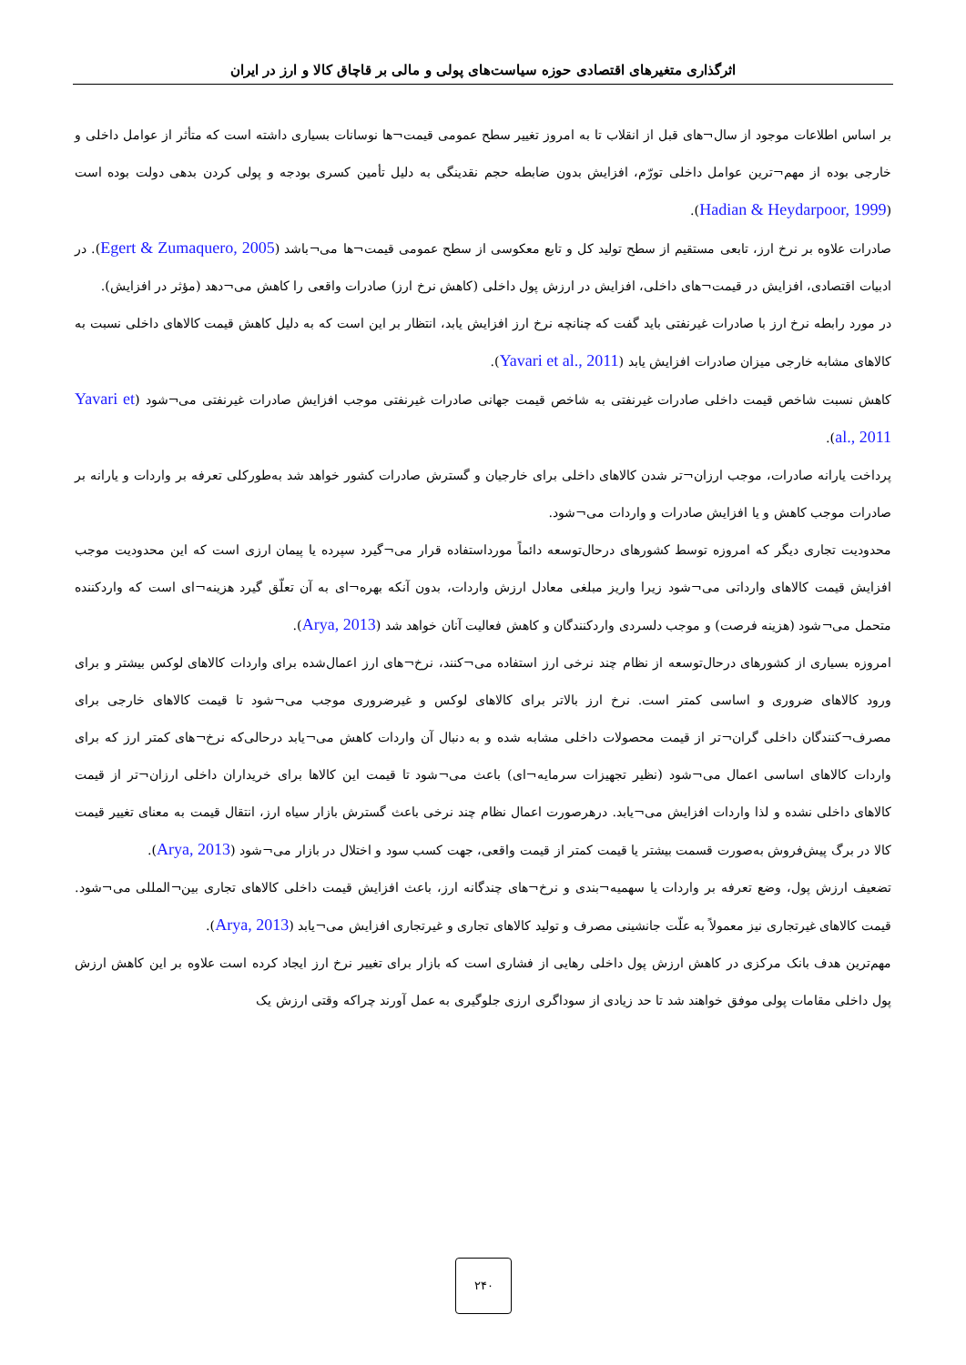اثرگذاری متغیرهای اقتصادی حوزه سیاست‌های پولی و مالی بر قاچاق کالا و ارز در ایران
بر اساس اطلاعات موجود از سال¬های قبل از انقلاب تا به امروز تغییر سطح عمومی قیمت¬ها نوسانات بسیاری داشته است که متأثر از عوامل داخلی و خارجی بوده از مهم¬ترین عوامل داخلی تورّم، افزایش بدون ضابطه حجم نقدینگی به دلیل تأمین کسری بودجه و پولی کردن بدهی دولت بوده است (Hadian & Heydarpoor, 1999).
صادرات علاوه بر نرخ ارز، تابعی مستقیم از سطح تولید کل و تابع معکوسی از سطح عمومی قیمت¬ها می¬باشد (Egert & Zumaquero, 2005). در ادبیات اقتصادی، افزایش در قیمت¬های داخلی، افزایش در ارزش پول داخلی (کاهش نرخ ارز) صادرات واقعی را کاهش می¬دهد (مؤثر در افزایش).
در مورد رابطه نرخ ارز با صادرات غیرنفتی باید گفت که چنانچه نرخ ارز افزایش یابد، انتظار بر این است که به دلیل کاهش قیمت کالاهای داخلی نسبت به کالاهای مشابه خارجی میزان صادرات افزایش یابد (Yavari et al., 2011).
کاهش نسبت شاخص قیمت داخلی صادرات غیرنفتی به شاخص قیمت جهانی صادرات غیرنفتی موجب افزایش صادرات غیرنفتی می¬شود (Yavari et al., 2011).
پرداخت یارانه صادرات، موجب ارزان¬تر شدن کالاهای داخلی برای خارجیان و گسترش صادرات کشور خواهد شد به‌طورکلی تعرفه بر واردات و یارانه بر صادرات موجب کاهش و یا افزایش صادرات و واردات می¬شود.
محدودیت تجاری دیگر که امروزه توسط کشورهای درحال‌توسعه دائماً مورداستفاده قرار می¬گیرد سپرده یا پیمان ارزی است که این محدودیت موجب افزایش قیمت کالاهای وارداتی می¬شود زیرا واریز مبلغی معادل ارزش واردات، بدون آنکه بهره¬ای به آن تعلّق گیرد هزینه¬ای است که واردکننده متحمل می¬شود (هزینه فرصت) و موجب دلسردی واردکنندگان و کاهش فعالیت آنان خواهد شد (Arya, 2013).
امروزه بسیاری از کشورهای درحال‌توسعه از نظام چند نرخی ارز استفاده می¬کنند، نرخ¬های ارز اعمال‌شده برای واردات کالاهای لوکس بیشتر و برای ورود کالاهای ضروری و اساسی کمتر است. نرخ ارز بالاتر برای کالاهای لوکس و غیرضروری موجب می¬شود تا قیمت کالاهای خارجی برای مصرف¬کنندگان داخلی گران¬تر از قیمت محصولات داخلی مشابه شده و به دنبال آن واردات کاهش می¬یابد درحالی‌که نرخ¬های کمتر ارز که برای واردات کالاهای اساسی اعمال می¬شود (نظیر تجهیزات سرمایه¬ای) باعث می¬شود تا قیمت این کالاها برای خریداران داخلی ارزان¬تر از قیمت کالاهای داخلی نشده و لذا واردات افزایش می¬یابد. درهرصورت اعمال نظام چند نرخی باعث گسترش بازار سیاه ارز، انتقال قیمت به معنای تغییر قیمت کالا در برگ پیش‌فروش به‌صورت قسمت بیشتر یا قیمت کمتر از قیمت واقعی، جهت کسب سود و اختلال در بازار می¬شود (Arya, 2013).
تضعیف ارزش پول، وضع تعرفه بر واردات یا سهمیه¬بندی و نرخ¬های چندگانه ارز، باعث افزایش قیمت داخلی کالاهای تجاری بین¬المللی می¬شود. قیمت کالاهای غیرتجاری نیز معمولاً به علّت جانشینی مصرف و تولید کالاهای تجاری و غیرتجاری افزایش می¬یابد (Arya, 2013).
مهم‌ترین هدف بانک مرکزی در کاهش ارزش پول داخلی رهایی از فشاری است که بازار برای تغییر نرخ ارز ایجاد کرده است علاوه بر این کاهش ارزش پول داخلی مقامات پولی موفق خواهند شد تا حد زیادی از سوداگری ارزی جلوگیری به عمل آورند چراکه وقتی ارزش یک
۲۴۰